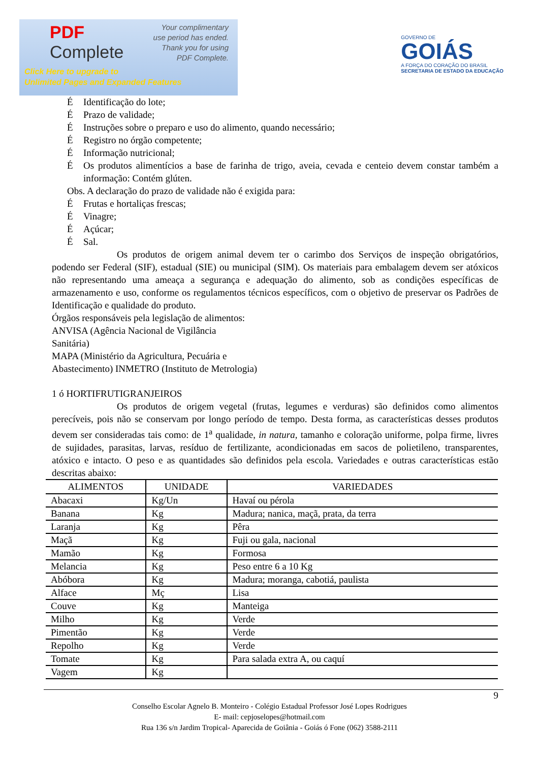PDF
Complete
Your complimentary
use period has ended.
Thank you for using
PDF Complete.
Click Here to upgrade to
Unlimited Pages and Expanded Features
GOVERNO DE
GOIÁS
A FORÇA DO CORAÇÃO DO BRASIL
SECRETARIA DE ESTADO DA EDUCAÇÃO
É Identificação do lote;
É Prazo de validade;
É Instruções sobre o preparo e uso do alimento, quando necessário;
É Registro no órgão competente;
É Informação nutricional;
É Os produtos alimentícios a base de farinha de trigo, aveia, cevada e centeio devem constar também a informação: Contém glúten.
Obs. A declaração do prazo de validade não é exigida para:
É Frutas e hortaliças frescas;
É Vinagre;
É Açúcar;
É Sal.
Os produtos de origem animal devem ter o carimbo dos Serviços de inspeção obrigatórios, podendo ser Federal (SIF), estadual (SIE) ou municipal (SIM). Os materiais para embalagem devem ser atóxicos não representando uma ameaça a segurança e adequação do alimento, sob as condições específicas de armazenamento e uso, conforme os regulamentos técnicos específicos, com o objetivo de preservar os Padrões de Identificação e qualidade do produto.
Órgãos responsáveis pela legislação de alimentos:
ANVISA (Agência Nacional de Vigilância
Sanitária)
MAPA (Ministério da Agricultura, Pecuária e
Abastecimento) INMETRO (Instituto de Metrologia)
1 ó HORTIFRUTIGRANJEIROS
Os produtos de origem vegetal (frutas, legumes e verduras) são definidos como alimentos perecíveis, pois não se conservam por longo período de tempo. Desta forma, as características desses produtos devem ser consideradas tais como: de 1<sup>a</sup> qualidade, in natura, tamanho e coloração uniforme, polpa firme, livres de sujidades, parasitas, larvas, resíduo de fertilizante, acondicionadas em sacos de polietileno, transparentes, atóxico e intacto. O peso e as quantidades são definidos pela escola. Variedades e outras características estão descritas abaixo:
| ALIMENTOS | UNIDADE | VARIEDADES |
| --- | --- | --- |
| Abacaxi | Kg/Un | Havaí ou pérola |
| Banana | Kg | Madura; nanica, maçã, prata, da terra |
| Laranja | Kg | Pêra |
| Maçã | Kg | Fuji ou gala, nacional |
| Mamão | Kg | Formosa |
| Melancia | Kg | Peso entre 6 a 10 Kg |
| Abóbora | Kg | Madura; moranga, cabotiá, paulista |
| Alface | Mç | Lisa |
| Couve | Kg | Manteiga |
| Milho | Kg | Verde |
| Pimentão | Kg | Verde |
| Repolho | Kg | Verde |
| Tomate | Kg | Para salada extra A, ou caquí |
| Vagem | Kg | |
9
Conselho Escolar Agnelo B. Monteiro - Colégio Estadual Professor José Lopes Rodrigues
E- mail: cepjoselopes@hotmail.com
Rua 136 s/n Jardim Tropical- Aparecida de Goiânia - Goiás ó Fone (062) 3588-2111